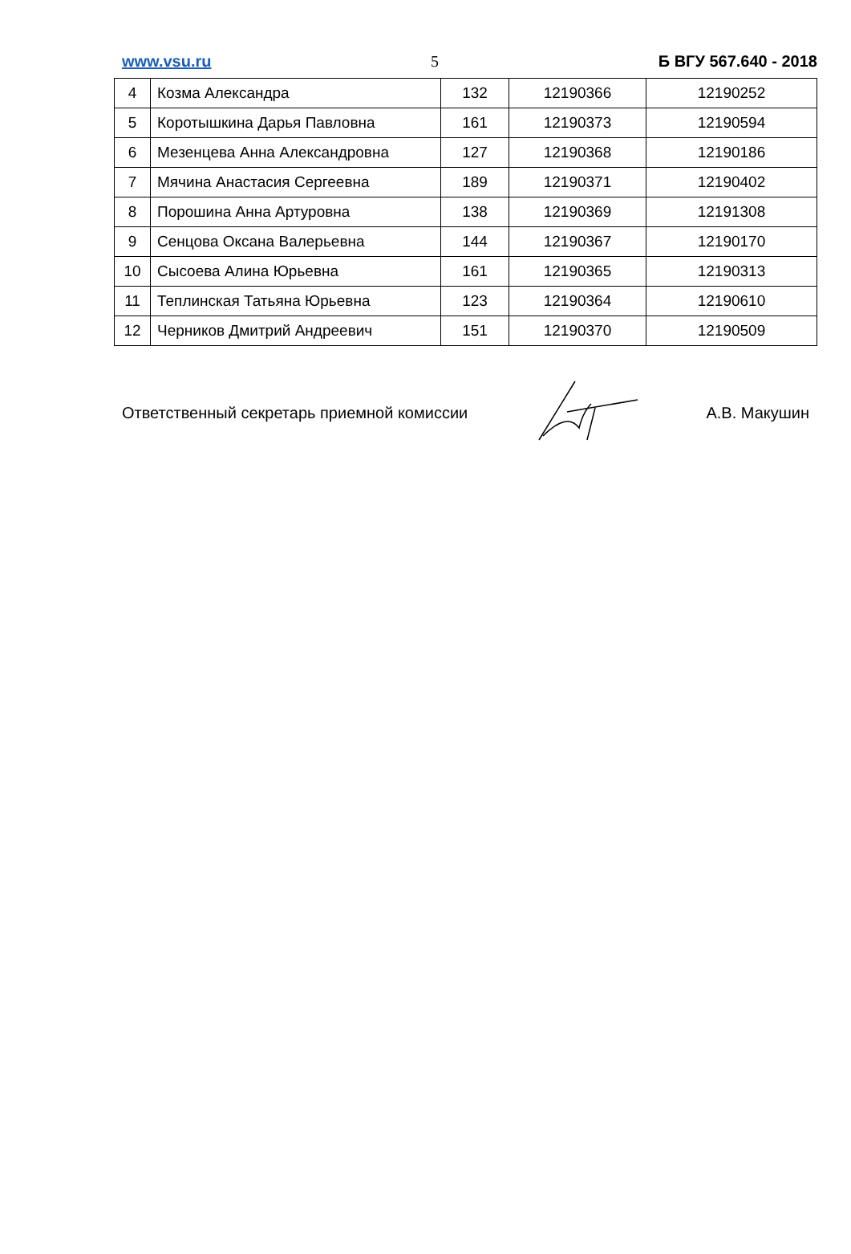www.vsu.ru 5 Б ВГУ 567.640 - 2018
| 4 | Козма Александра | 132 | 12190366 | 12190252 |
| 5 | Коротышкина Дарья Павловна | 161 | 12190373 | 12190594 |
| 6 | Мезенцева Анна Александровна | 127 | 12190368 | 12190186 |
| 7 | Мячина Анастасия Сергеевна | 189 | 12190371 | 12190402 |
| 8 | Порошина Анна Артуровна | 138 | 12190369 | 12191308 |
| 9 | Сенцова Оксана Валерьевна | 144 | 12190367 | 12190170 |
| 10 | Сысоева Алина Юрьевна | 161 | 12190365 | 12190313 |
| 11 | Теплинская Татьяна Юрьевна | 123 | 12190364 | 12190610 |
| 12 | Черников Дмитрий Андреевич | 151 | 12190370 | 12190509 |
Ответственный секретарь приемной комиссии А.В. Макушин